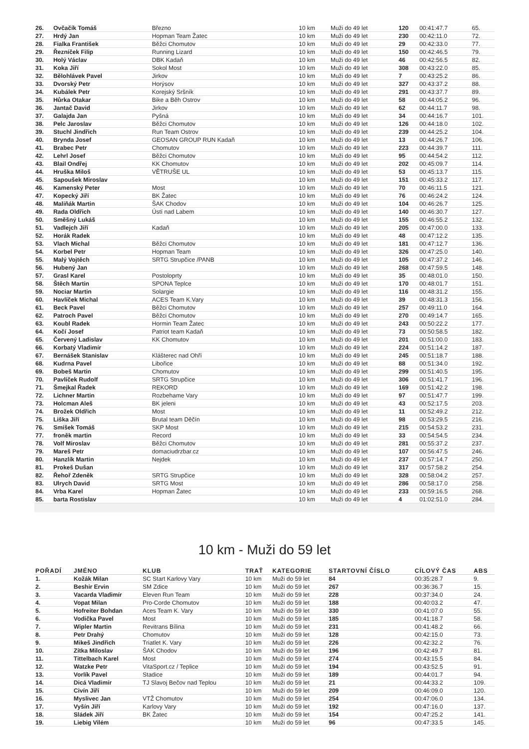| 26. | Ovčačík Tomáš | Březno | 10 km | Muži do 49 let | 120 | 00:41:47.7 | 65. |
| 27. | Hrdý Jan | Hopman Team Žatec | 10 km | Muži do 49 let | 230 | 00:42:11.0 | 72. |
| 28. | Fialka František | Běžci Chomutov | 10 km | Muži do 49 let | 29 | 00:42:33.0 | 77. |
| 29. | Řezníček Filip | Running Lizard | 10 km | Muži do 49 let | 150 | 00:42:46.5 | 79. |
| 30. | Holý Václav | DBK Kadaň | 10 km | Muži do 49 let | 46 | 00:42:56.5 | 82. |
| 31. | Koka Jiří | Sokol Most | 10 km | Muži do 49 let | 308 | 00:43:22.0 | 85. |
| 32. | Bělohlávek Pavel | Jirkov | 10 km | Muži do 49 let | 7 | 00:43:25.2 | 86. |
| 33. | Dvorský Petr | Horýsov | 10 km | Muži do 49 let | 327 | 00:43:37.2 | 88. |
| 34. | Kubálek Petr | Korejský Sršník | 10 km | Muži do 49 let | 291 | 00:43:37.7 | 89. |
| 35. | Hůrka Otakar | Bike a Běh Ostrov | 10 km | Muži do 49 let | 58 | 00:44:05.2 | 96. |
| 36. | Jantač David | Jirkov | 10 km | Muži do 49 let | 62 | 00:44:11.7 | 98. |
| 37. | Galajda Jan | Pyšná | 10 km | Muži do 49 let | 34 | 00:44:16.7 | 101. |
| 38. | Pelc Jaroslav | Běžci Chomutov | 10 km | Muži do 49 let | 126 | 00:44:18.0 | 102. |
| 39. | Stuchl Jindřich | Run Team Ostrov | 10 km | Muži do 49 let | 239 | 00:44:25.2 | 104. |
| 40. | Brynda Josef | GEOSAN GROUP RUN Kadaň | 10 km | Muži do 49 let | 13 | 00:44:26.7 | 106. |
| 41. | Brabec Petr | Chomutov | 10 km | Muži do 49 let | 223 | 00:44:39.7 | 111. |
| 42. | Lehrl Josef | Běžci Chomutov | 10 km | Muži do 49 let | 95 | 00:44:54.2 | 112. |
| 43. | Blail Ondřej | KK Chomutov | 10 km | Muži do 49 let | 202 | 00:45:09.7 | 114. |
| 44. | Hruška Miloš | VĚTRUŠE UL | 10 km | Muži do 49 let | 53 | 00:45:13.7 | 115. |
| 45. | Sapoušek Miroslav | | 10 km | Muži do 49 let | 151 | 00:45:33.2 | 117. |
| 46. | Kamenský Peter | Most | 10 km | Muži do 49 let | 70 | 00:46:11.5 | 121. |
| 47. | Kopecký Jiří | BK Žatec | 10 km | Muži do 49 let | 76 | 00:46:24.2 | 124. |
| 48. | Maliňák Martin | ŠAK Chodov | 10 km | Muži do 49 let | 104 | 00:46:26.7 | 125. |
| 49. | Rada Oldřich | Ústí nad Labem | 10 km | Muži do 49 let | 140 | 00:46:30.7 | 127. |
| 50. | Směšný Lukáš | | 10 km | Muži do 49 let | 155 | 00:46:55.2 | 132. |
| 51. | Vadlejch Jiří | Kadaň | 10 km | Muži do 49 let | 205 | 00:47:00.0 | 133. |
| 52. | Horák Radek | | 10 km | Muži do 49 let | 48 | 00:47:12.2 | 135. |
| 53. | Vlach Michal | Běžci Chomutov | 10 km | Muži do 49 let | 181 | 00:47:12.7 | 136. |
| 54. | Korbel Petr | Hopman Team | 10 km | Muži do 49 let | 326 | 00:47:25.0 | 140. |
| 55. | Malý Vojtěch | SRTG Strupčice /PANB | 10 km | Muži do 49 let | 105 | 00:47:37.2 | 146. |
| 56. | Hubený Jan | | 10 km | Muži do 49 let | 268 | 00:47:59.5 | 148. |
| 57. | Grasl Karel | Postoloprty | 10 km | Muži do 49 let | 35 | 00:48:01.0 | 150. |
| 58. | Štěch Martin | SPONA Teplce | 10 km | Muži do 49 let | 170 | 00:48:01.7 | 151. |
| 59. | Nociar Martin | Solargie | 10 km | Muži do 49 let | 116 | 00:48:31.2 | 155. |
| 60. | Havlíček Michal | ACES Team K.Vary | 10 km | Muži do 49 let | 39 | 00:48:31.3 | 156. |
| 61. | Beck Pavel | Běžci Chomutov | 10 km | Muži do 49 let | 257 | 00:49:11.0 | 164. |
| 62. | Patroch Pavel | Běžci Chomutov | 10 km | Muži do 49 let | 270 | 00:49:14.7 | 165. |
| 63. | Koubl Radek | Hormin Team Žatec | 10 km | Muži do 49 let | 243 | 00:50:22.2 | 177. |
| 64. | Kočí Josef | Patriot team Kadaň | 10 km | Muži do 49 let | 73 | 00:50:58.5 | 182. |
| 65. | Červený Ladislav | KK Chomutov | 10 km | Muži do 49 let | 201 | 00:51:00.0 | 183. |
| 66. | Korbatý Vladimír | | 10 km | Muži do 49 let | 224 | 00:51:14.2 | 187. |
| 67. | Bernášek Stanislav | Klášterec nad Ohří | 10 km | Muži do 49 let | 245 | 00:51:18.7 | 188. |
| 68. | Kudrna Pavel | Libořice | 10 km | Muži do 49 let | 88 | 00:51:34.0 | 192. |
| 69. | Bobeš Martin | Chomutov | 10 km | Muži do 49 let | 299 | 00:51:40.5 | 195. |
| 70. | Pavlíček Rudolf | SRTG Strupčice | 10 km | Muži do 49 let | 306 | 00:51:41.7 | 196. |
| 71. | Šmejkal Řadek | REKORD | 10 km | Muži do 49 let | 169 | 00:51:42.2 | 198. |
| 72. | Lichner Martin | Rozbehame Vary | 10 km | Muži do 49 let | 97 | 00:51:47.7 | 199. |
| 73. | Holcman Aleš | BK jeleni | 10 km | Muži do 49 let | 43 | 00:52:17.5 | 203. |
| 74. | Brožek Oldřich | Most | 10 km | Muži do 49 let | 11 | 00:52:49.2 | 212. |
| 75. | Liška Jiří | Brutal team Děčín | 10 km | Muži do 49 let | 98 | 00:53:29.5 | 216. |
| 76. | Smíšek Tomáš | SKP Most | 10 km | Muži do 49 let | 215 | 00:54:53.2 | 231. |
| 77. | froněk martin | Record | 10 km | Muži do 49 let | 33 | 00:54:54.5 | 234. |
| 78. | Volf Miroslav | Běžci Chomutov | 10 km | Muži do 49 let | 281 | 00:55:37.2 | 237. |
| 79. | Mareš Petr | domaciudrzbar.cz | 10 km | Muži do 49 let | 107 | 00:56:47.5 | 246. |
| 80. | Hanzlík Martin | Nejdek | 10 km | Muži do 49 let | 237 | 00:57:14.7 | 250. |
| 81. | Prokeš Dušan | | 10 km | Muži do 49 let | 317 | 00:57:58.2 | 254. |
| 82. | Řehoř Zdeněk | SRTG Strupčice | 10 km | Muži do 49 let | 328 | 00:58:04.2 | 257. |
| 83. | Ulrych David | SRTG Most | 10 km | Muži do 49 let | 286 | 00:58:17.0 | 258. |
| 84. | Vrba Karel | Hopman Žatec | 10 km | Muži do 49 let | 233 | 00:59:16.5 | 268. |
| 85. | barta Rostislav | | 10 km | Muži do 49 let | 4 | 01:02:51.0 | 284. |
10 km - Muži do 59 let
| POŘADÍ | JMÉNO | KLUB | TRAŤ | KATEGORIE | STARTOVNÍ ČÍSLO | CÍLOVÝ ČAS | ABS |
| --- | --- | --- | --- | --- | --- | --- | --- |
| 1. | Kožák Milan | SC Start Karlovy Vary | 10 km | Muži do 59 let | 84 | 00:35:28.7 | 9. |
| 2. | Beshir Ervin | SM Zdice | 10 km | Muži do 59 let | 267 | 00:36:36.7 | 15. |
| 3. | Vacarda Vladimír | Eleven Run Team | 10 km | Muži do 59 let | 228 | 00:37:34.0 | 24. |
| 4. | Vopat Milan | Pro-Corde Chomutov | 10 km | Muži do 59 let | 188 | 00:40:03.2 | 47. |
| 5. | Hofreiter Bohdan | Aces Team K. Vary | 10 km | Muži do 59 let | 330 | 00:41:07.0 | 55. |
| 6. | Vodička Pavel | Most | 10 km | Muži do 59 let | 185 | 00:41:18.7 | 58. |
| 7. | Wipler Martin | Revitrans Bílina | 10 km | Muži do 59 let | 231 | 00:41:48.2 | 66. |
| 8. | Petr Drahý | Chomutov | 10 km | Muži do 59 let | 128 | 00:42:15.0 | 73. |
| 9. | Mikeš Jindřich | Triatlet K. Vary | 10 km | Muži do 59 let | 226 | 00:42:32.2 | 76. |
| 10. | Zítka Miloslav | ŠAK Chodov | 10 km | Muži do 59 let | 196 | 00:42:49.7 | 81. |
| 11. | Tittelbach Karel | Most | 10 km | Muži do 59 let | 274 | 00:43:15.5 | 84. |
| 12. | Watzke Petr | VitaSport.cz / Teplice | 10 km | Muži do 59 let | 194 | 00:43:52.5 | 91. |
| 13. | Vorlík Pavel | Stadice | 10 km | Muži do 59 let | 189 | 00:44:01.7 | 94. |
| 14. | Dicá Vladimír | TJ Slavoj Bečov nad Teplou | 10 km | Muži do 59 let | 21 | 00:44:33.2 | 109. |
| 15. | Civín Jiří | | 10 km | Muži do 59 let | 209 | 00:46:09.0 | 120. |
| 16. | Myslivec Jan | VTŽ Chomutov | 10 km | Muži do 59 let | 254 | 00:47:06.0 | 134. |
| 17. | Vyšín Jiří | Karlovy Vary | 10 km | Muži do 59 let | 192 | 00:47:16.0 | 137. |
| 18. | Sládek Jiří | BK Žatec | 10 km | Muži do 59 let | 154 | 00:47:25.2 | 141. |
| 19. | Liebig Vilém | | 10 km | Muži do 59 let | 96 | 00:47:33.5 | 145. |